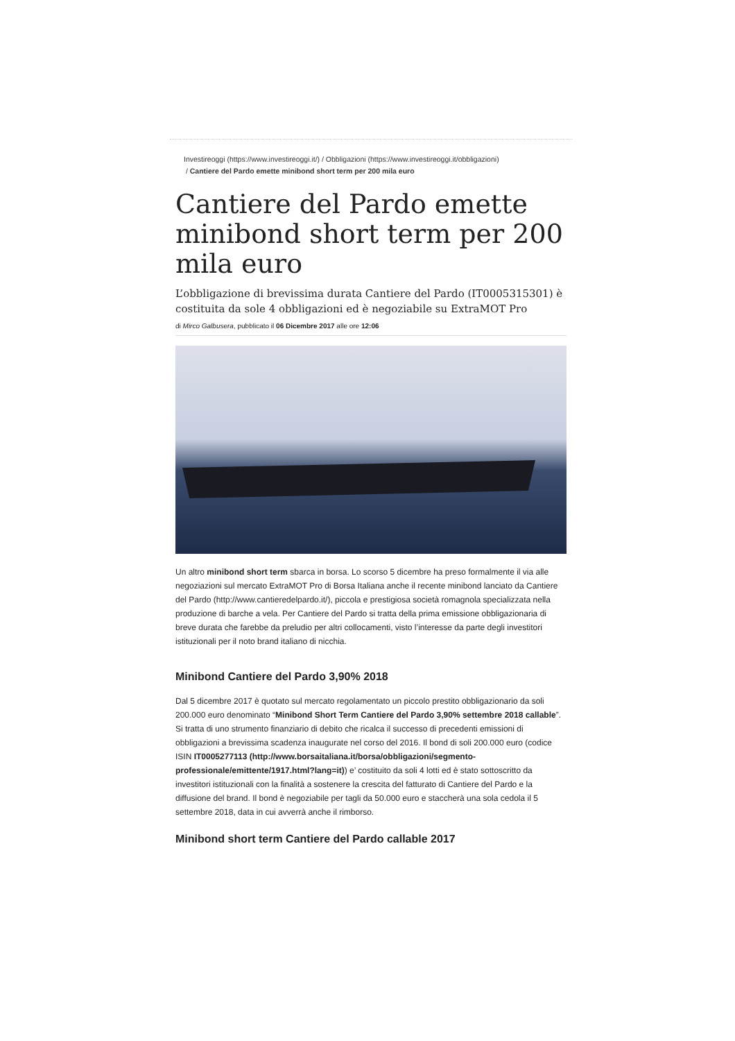Investireoggi (https://www.investireoggi.it/) / Obbligazioni (https://www.investireoggi.it/obbligazioni)
/ Cantiere del Pardo emette minibond short term per 200 mila euro
Cantiere del Pardo emette minibond short term per 200 mila euro
L’obbligazione di brevissima durata Cantiere del Pardo (IT0005315301) è costituita da sole 4 obbligazioni ed è negoziabile su ExtraMOT Pro
di Mirco Galbusera, pubblicato il 06 Dicembre 2017 alle ore 12:06
Un altro minibond short term sbarca in borsa. Lo scorso 5 dicembre ha preso formalmente il via alle negoziazioni sul mercato ExtraMOT Pro di Borsa Italiana anche il recente minibond lanciato da Cantiere del Pardo (http://www.cantieredelpardo.it/), piccola e prestigiosa società romagnola specializzata nella produzione di barche a vela. Per Cantiere del Pardo si tratta della prima emissione obbligazionaria di breve durata che farebbe da preludio per altri collocamenti, visto l’interesse da parte degli investitori istituzionali per il noto brand italiano di nicchia.
Minibond Cantiere del Pardo 3,90% 2018
Dal 5 dicembre 2017 è quotato sul mercato regolamentato un piccolo prestito obbligazionario da soli 200.000 euro denominato “Minibond Short Term Cantiere del Pardo 3,90% settembre 2018 callable”. Si tratta di uno strumento finanziario di debito che ricalca il successo di precedenti emissioni di obbligazioni a brevissima scadenza inaugurate nel corso del 2016. Il bond di soli 200.000 euro (codice ISIN IT0005277113 (http://www.borsaitaliana.it/borsa/obbligazioni/segmento-professionale/emittente/1917.html?lang=it)) e’ costituito da soli 4 lotti ed è stato sottoscritto da investitori istituzionali con la finalità a sostenere la crescita del fatturato di Cantiere del Pardo e la diffusione del brand. Il bond è negoziabile per tagli da 50.000 euro e staccherà una sola cedola il 5 settembre 2018, data in cui avverrà anche il rimborso.
Minibond short term Cantiere del Pardo callable 2017